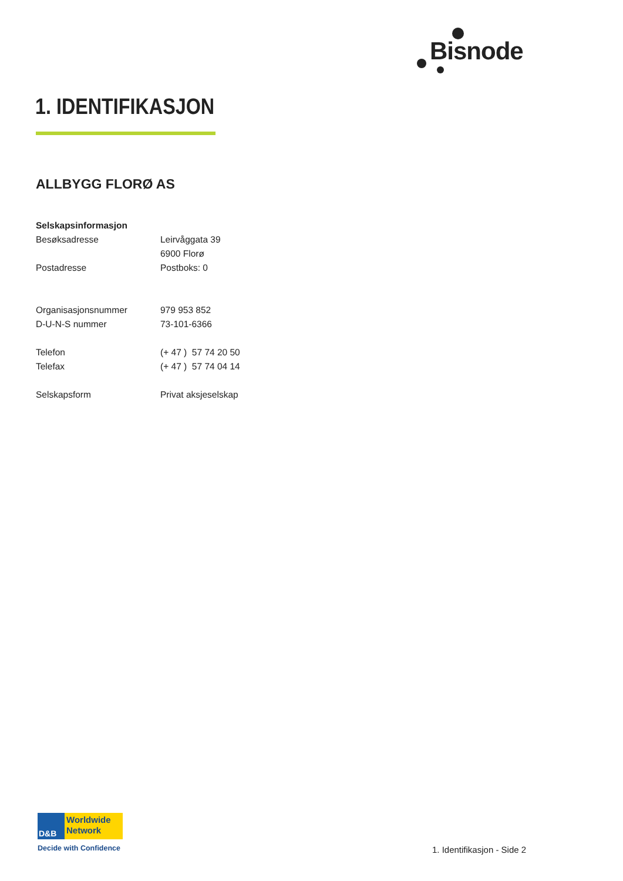Bisnode
1. IDENTIFIKASJON
ALLBYGG FLORØ AS
| Selskapsinformasjon | |
| Besøksadresse | Leirvåggata 39 |
| | 6900 Florø |
| Postadresse | Postboks: 0 |
| Organisasjonsnummer | 979 953 852 |
| D-U-N-S nummer | 73-101-6366 |
| Telefon | (+ 47 ) 57 74 20 50 |
| Telefax | (+ 47 ) 57 74 04 14 |
| Selskapsform | Privat aksjeselskap |
D&B
Worldwide
Network
Decide with Confidence
1. Identifikasjon - Side 2